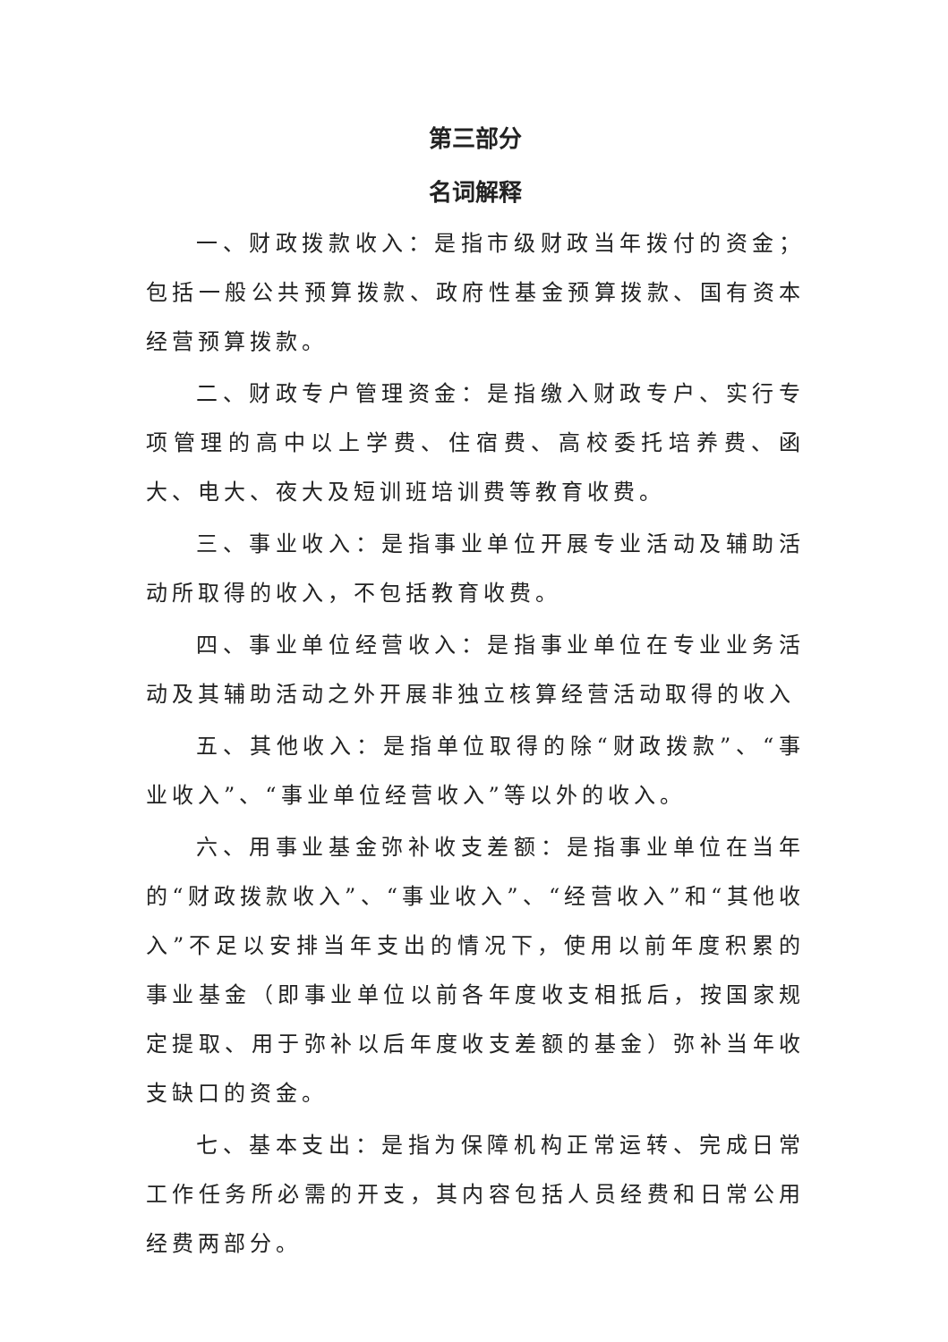第三部分
名词解释
一、财政拨款收入：是指市级财政当年拨付的资金；包括一般公共预算拨款、政府性基金预算拨款、国有资本经营预算拨款。
二、财政专户管理资金：是指缴入财政专户、实行专项管理的高中以上学费、住宿费、高校委托培养费、函大、电大、夜大及短训班培训费等教育收费。
三、事业收入：是指事业单位开展专业活动及辅助活动所取得的收入，不包括教育收费。
四、事业单位经营收入：是指事业单位在专业业务活动及其辅助活动之外开展非独立核算经营活动取得的收入
五、其他收入：是指单位取得的除“财政拨款”、“事业收入”、“事业单位经营收入”等以外的收入。
六、用事业基金弥补收支差额：是指事业单位在当年的“财政拨款收入”、“事业收入”、“经营收入”和“其他收入”不足以安排当年支出的情况下，使用以前年度积累的事业基金（即事业单位以前各年度收支相抵后，按国家规定提取、用于弥补以后年度收支差额的基金）弥补当年收支缺口的资金。
七、基本支出：是指为保障机构正常运转、完成日常工作任务所必需的开支，其内容包括人员经费和日常公用经费两部分。